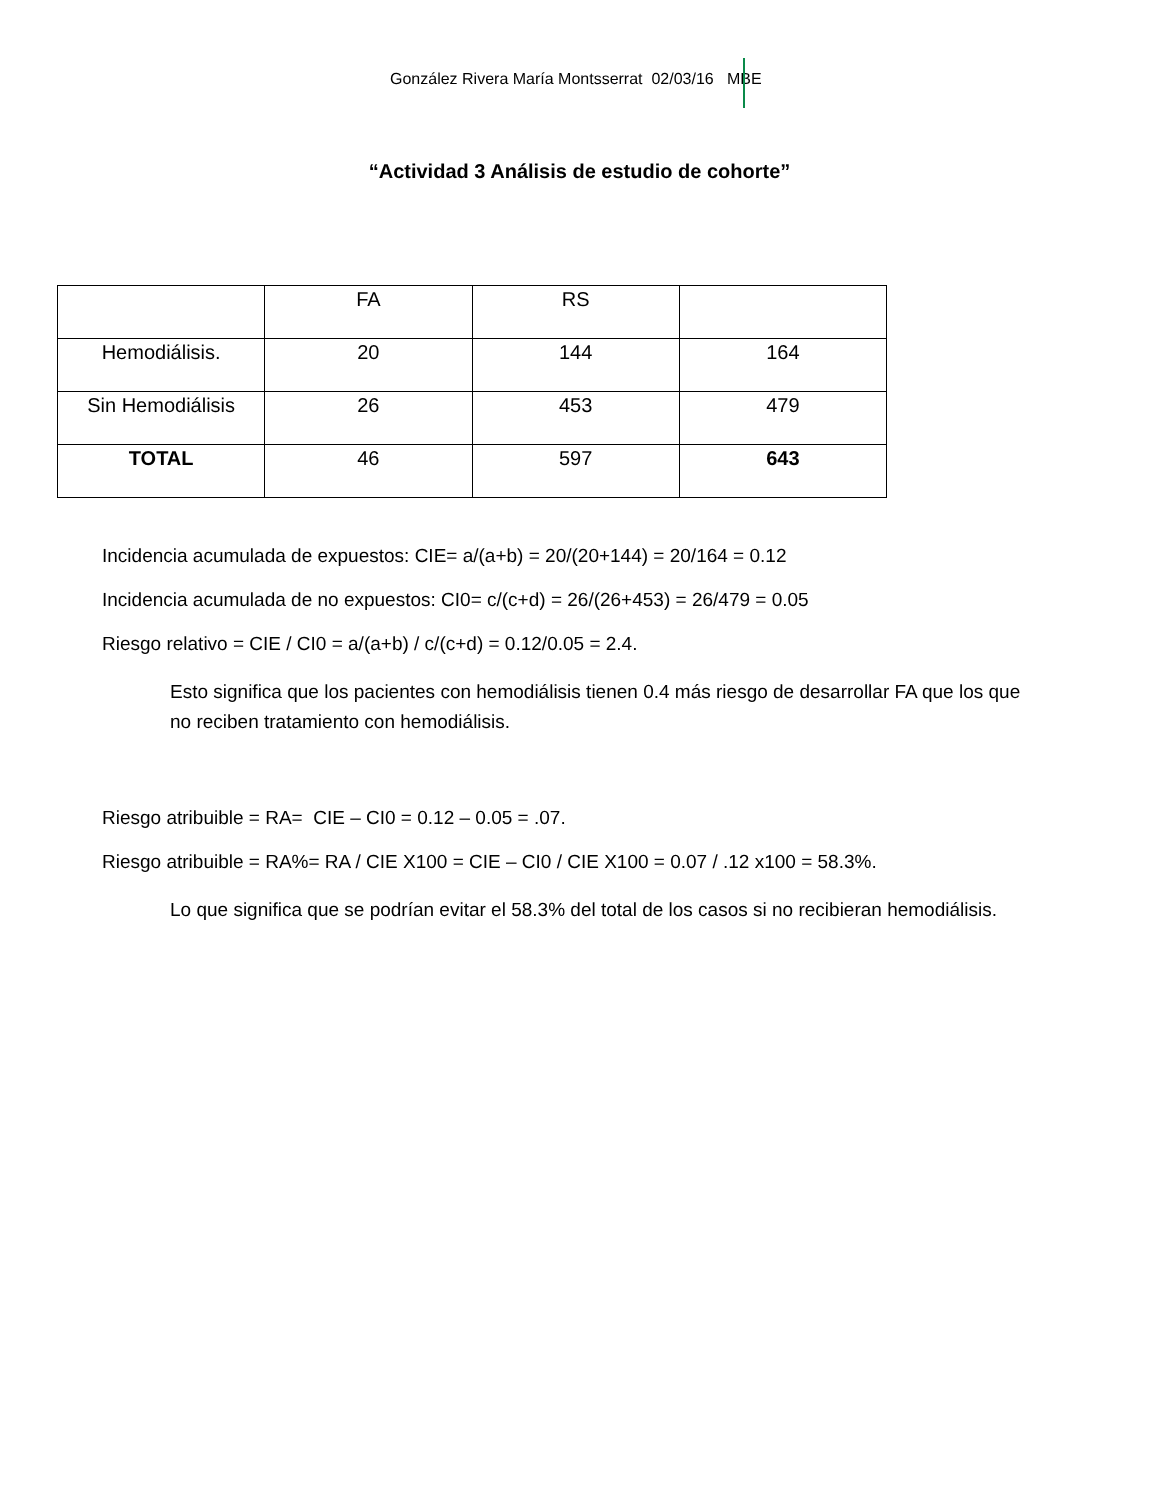González Rivera María Montsserrat 02/03/16 MBE
“Actividad 3 Análisis de estudio de cohorte”
| | FA | RS | |
| Hemodiálisis. | 20 | 144 | 164 |
| Sin Hemodiálisis | 26 | 453 | 479 |
| TOTAL | 46 | 597 | 643 |
Incidencia acumulada de expuestos: CIE= a/(a+b) = 20/(20+144) = 20/164 = 0.12
Incidencia acumulada de no expuestos: CI0= c/(c+d) = 26/(26+453) = 26/479 = 0.05
Riesgo relativo = CIE / CI0 = a/(a+b) / c/(c+d) = 0.12/0.05 = 2.4.
Esto significa que los pacientes con hemodiálisis tienen 0.4 más riesgo de desarrollar FA que los que no reciben tratamiento con hemodiálisis.
Riesgo atribuible = RA= CIE – CI0 = 0.12 – 0.05 = .07.
Riesgo atribuible = RA%= RA / CIE X100 = CIE – CI0 / CIE X100 = 0.07 / .12 x100 = 58.3%.
Lo que significa que se podrían evitar el 58.3% del total de los casos si no recibieran hemodiálisis.